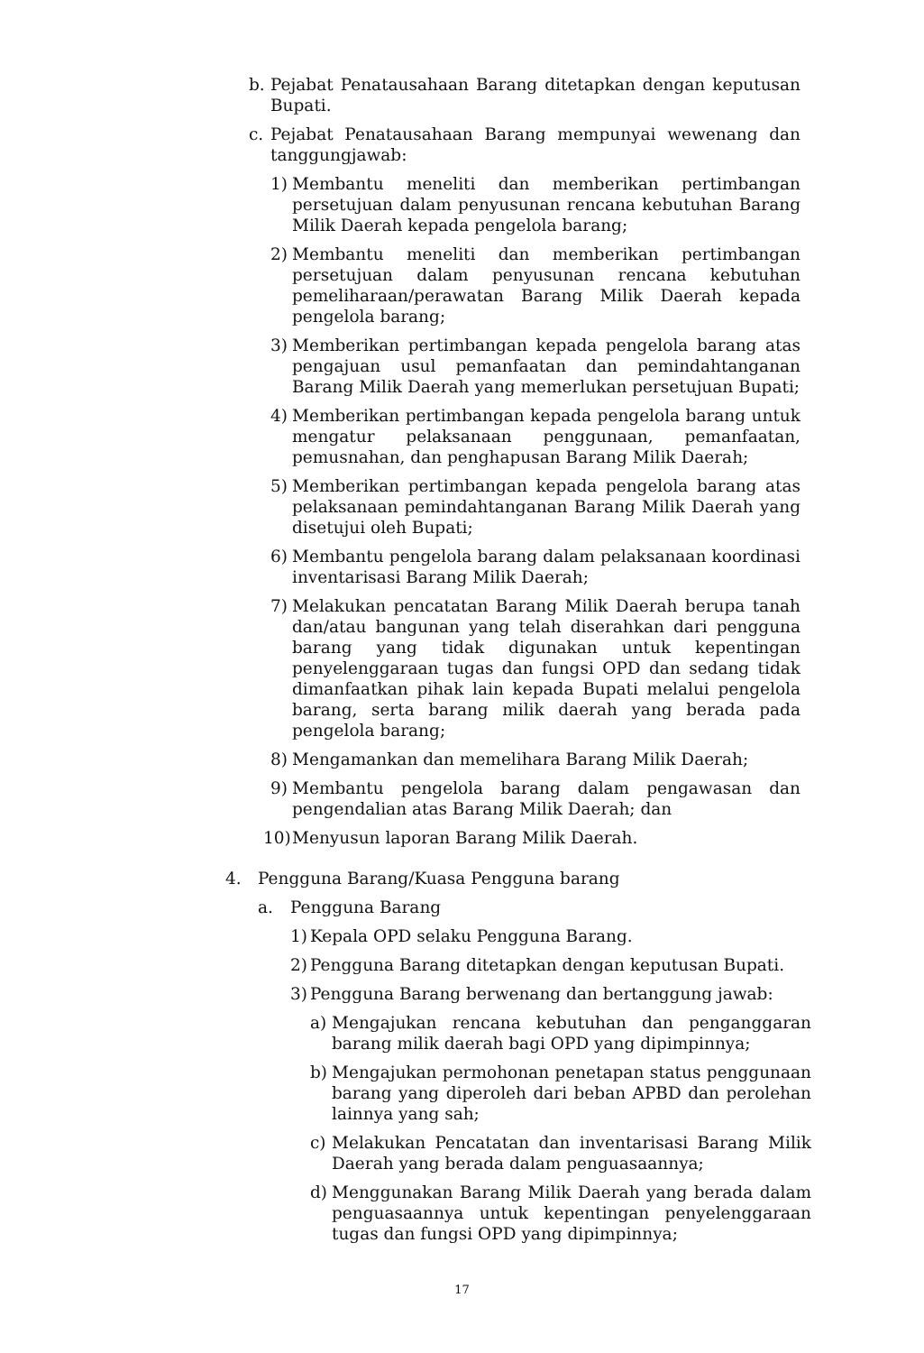b. Pejabat Penatausahaan Barang ditetapkan dengan keputusan Bupati.
c. Pejabat Penatausahaan Barang mempunyai wewenang dan tanggungjawab:
1) Membantu meneliti dan memberikan pertimbangan persetujuan dalam penyusunan rencana kebutuhan Barang Milik Daerah kepada pengelola barang;
2) Membantu meneliti dan memberikan pertimbangan persetujuan dalam penyusunan rencana kebutuhan pemeliharaan/perawatan Barang Milik Daerah kepada pengelola barang;
3) Memberikan pertimbangan kepada pengelola barang atas pengajuan usul pemanfaatan dan pemindahtanganan Barang Milik Daerah yang memerlukan persetujuan Bupati;
4) Memberikan pertimbangan kepada pengelola barang untuk mengatur pelaksanaan penggunaan, pemanfaatan, pemusnahan, dan penghapusan Barang Milik Daerah;
5) Memberikan pertimbangan kepada pengelola barang atas pelaksanaan pemindahtanganan Barang Milik Daerah yang disetujui oleh Bupati;
6) Membantu pengelola barang dalam pelaksanaan koordinasi inventarisasi Barang Milik Daerah;
7) Melakukan pencatatan Barang Milik Daerah berupa tanah dan/atau bangunan yang telah diserahkan dari pengguna barang yang tidak digunakan untuk kepentingan penyelenggaraan tugas dan fungsi OPD dan sedang tidak dimanfaatkan pihak lain kepada Bupati melalui pengelola barang, serta barang milik daerah yang berada pada pengelola barang;
8) Mengamankan dan memelihara Barang Milik Daerah;
9) Membantu pengelola barang dalam pengawasan dan pengendalian atas Barang Milik Daerah; dan
10) Menyusun laporan Barang Milik Daerah.
4. Pengguna Barang/Kuasa Pengguna barang
a. Pengguna Barang
1) Kepala OPD selaku Pengguna Barang.
2) Pengguna Barang ditetapkan dengan keputusan Bupati.
3) Pengguna Barang berwenang dan bertanggung jawab:
a) Mengajukan rencana kebutuhan dan penganggaran barang milik daerah bagi OPD yang dipimpinnya;
b) Mengajukan permohonan penetapan status penggunaan barang yang diperoleh dari beban APBD dan perolehan lainnya yang sah;
c) Melakukan Pencatatan dan inventarisasi Barang Milik Daerah yang berada dalam penguasaannya;
d) Menggunakan Barang Milik Daerah yang berada dalam penguasaannya untuk kepentingan penyelenggaraan tugas dan fungsi OPD yang dipimpinnya;
17